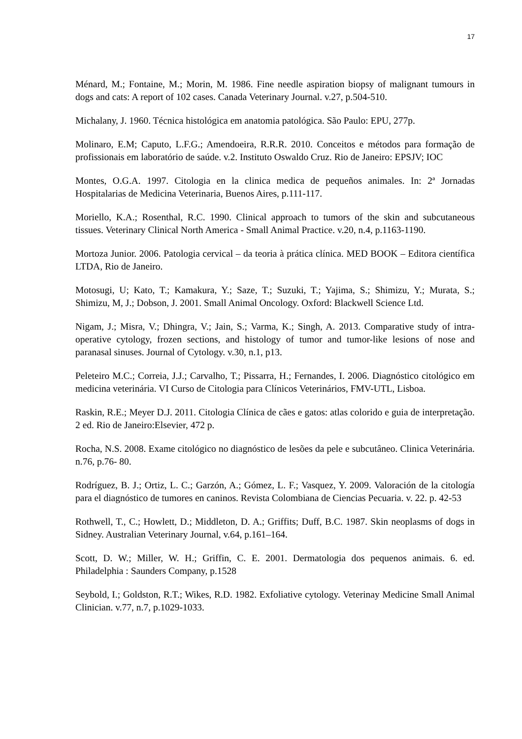17
Ménard, M.; Fontaine, M.; Morin, M. 1986. Fine needle aspiration biopsy of malignant tumours in dogs and cats: A report of 102 cases. Canada Veterinary Journal. v.27, p.504-510.
Michalany, J. 1960. Técnica histológica em anatomia patológica. São Paulo: EPU, 277p.
Molinaro, E.M; Caputo, L.F.G.; Amendoeira, R.R.R. 2010. Conceitos e métodos para formação de profissionais em laboratório de saúde. v.2. Instituto Oswaldo Cruz. Rio de Janeiro: EPSJV; IOC
Montes, O.G.A. 1997. Citologia en la clinica medica de pequeños animales. In: 2ª Jornadas Hospitalarias de Medicina Veterinaria, Buenos Aires, p.111-117.
Moriello, K.A.; Rosenthal, R.C. 1990. Clinical approach to tumors of the skin and subcutaneous tissues. Veterinary Clinical North America - Small Animal Practice. v.20, n.4, p.1163-1190.
Mortoza Junior. 2006. Patologia cervical – da teoria à prática clínica. MED BOOK – Editora científica LTDA, Rio de Janeiro.
Motosugi, U; Kato, T.; Kamakura, Y.; Saze, T.; Suzuki, T.; Yajima, S.; Shimizu, Y.; Murata, S.; Shimizu, M, J.; Dobson, J. 2001. Small Animal Oncology. Oxford: Blackwell Science Ltd.
Nigam, J.; Misra, V.; Dhingra, V.; Jain, S.; Varma, K.; Singh, A. 2013. Comparative study of intra-operative cytology, frozen sections, and histology of tumor and tumor-like lesions of nose and paranasal sinuses. Journal of Cytology. v.30, n.1, p13.
Peleteiro M.C.; Correia, J.J.; Carvalho, T.; Pissarra, H.; Fernandes, I. 2006. Diagnóstico citológico em medicina veterinária. VI Curso de Citologia para Clínicos Veterinários, FMV-UTL, Lisboa.
Raskin, R.E.; Meyer D.J. 2011. Citologia Clínica de cães e gatos: atlas colorido e guia de interpretação. 2 ed. Rio de Janeiro:Elsevier, 472 p.
Rocha, N.S. 2008. Exame citológico no diagnóstico de lesões da pele e subcutâneo. Clinica Veterinária. n.76, p.76- 80.
Rodríguez, B. J.; Ortiz, L. C.; Garzón, A.; Gómez, L. F.; Vasquez, Y. 2009. Valoración de la citología para el diagnóstico de tumores en caninos. Revista Colombiana de Ciencias Pecuaria. v. 22. p. 42-53
Rothwell, T., C.; Howlett, D.; Middleton, D. A.; Griffits; Duff, B.C. 1987. Skin neoplasms of dogs in Sidney. Australian Veterinary Journal, v.64, p.161–164.
Scott, D. W.; Miller, W. H.; Griffin, C. E. 2001. Dermatologia dos pequenos animais. 6. ed. Philadelphia : Saunders Company, p.1528
Seybold, I.; Goldston, R.T.; Wikes, R.D. 1982. Exfoliative cytology. Veterinay Medicine Small Animal Clinician. v.77, n.7, p.1029-1033.